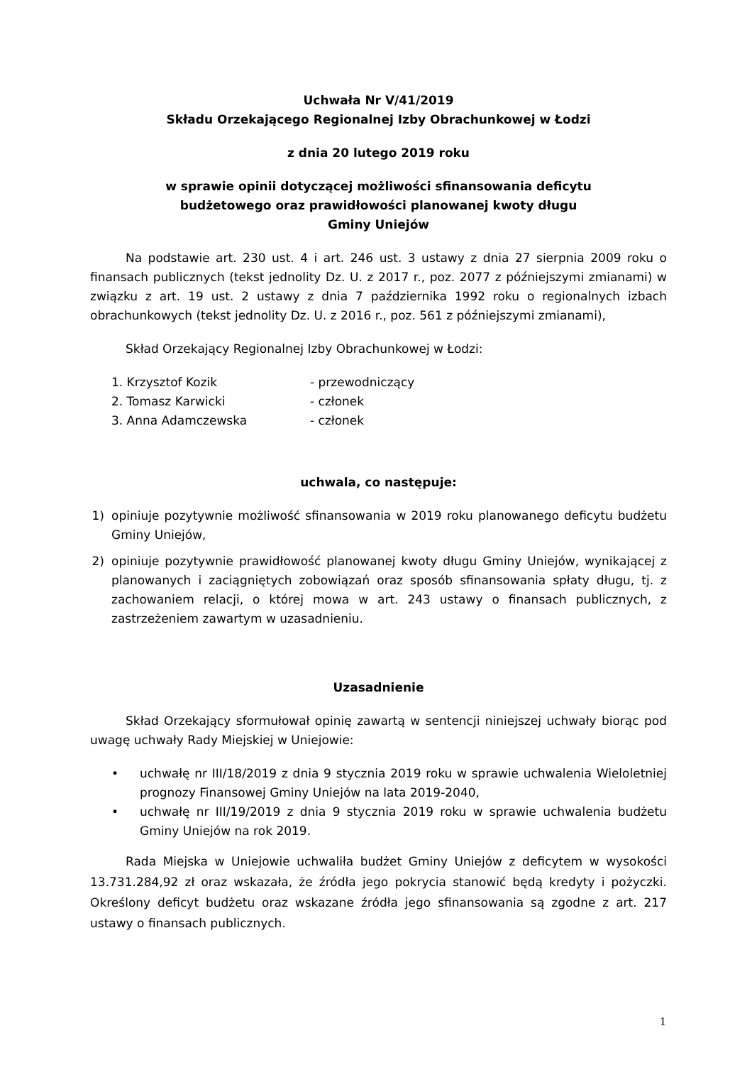Uchwała Nr V/41/2019
Składu Orzekającego Regionalnej Izby Obrachunkowej w Łodzi
z dnia 20 lutego 2019 roku
w sprawie opinii dotyczącej możliwości sfinansowania deficytu
budżetowego oraz prawidłowości planowanej kwoty długu
Gminy Uniejów
Na podstawie art. 230 ust. 4 i art. 246 ust. 3 ustawy z dnia 27 sierpnia 2009 roku o finansach publicznych (tekst jednolity Dz. U. z 2017 r., poz. 2077 z późniejszymi zmianami) w związku z art. 19 ust. 2 ustawy z dnia 7 października 1992 roku o regionalnych izbach obrachunkowych (tekst jednolity Dz. U. z 2016 r., poz. 561 z późniejszymi zmianami),
Skład Orzekający Regionalnej Izby Obrachunkowej w Łodzi:
1. Krzysztof Kozik - przewodniczący
2. Tomasz Karwicki - członek
3. Anna Adamczewska - członek
uchwala, co następuje:
1) opiniuje pozytywnie możliwość sfinansowania w 2019 roku planowanego deficytu budżetu Gminy Uniejów,
2) opiniuje pozytywnie prawidłowość planowanej kwoty długu Gminy Uniejów, wynikającej z planowanych i zaciągniętych zobowiązań oraz sposób sfinansowania spłaty długu, tj. z zachowaniem relacji, o której mowa w art. 243 ustawy o finansach publicznych, z zastrzeżeniem zawartym w uzasadnieniu.
Uzasadnienie
Skład Orzekający sformułował opinię zawartą w sentencji niniejszej uchwały biorąc pod uwagę uchwały Rady Miejskiej w Uniejowie:
• uchwałę nr III/18/2019 z dnia 9 stycznia 2019 roku w sprawie uchwalenia Wieloletniej prognozy Finansowej Gminy Uniejów na lata 2019-2040,
• uchwałę nr III/19/2019 z dnia 9 stycznia 2019 roku w sprawie uchwalenia budżetu Gminy Uniejów na rok 2019.
Rada Miejska w Uniejowie uchwaliła budżet Gminy Uniejów z deficytem w wysokości 13.731.284,92 zł oraz wskazała, że źródła jego pokrycia stanowić będą kredyty i pożyczki. Określony deficyt budżetu oraz wskazane źródła jego sfinansowania są zgodne z art. 217 ustawy o finansach publicznych.
1